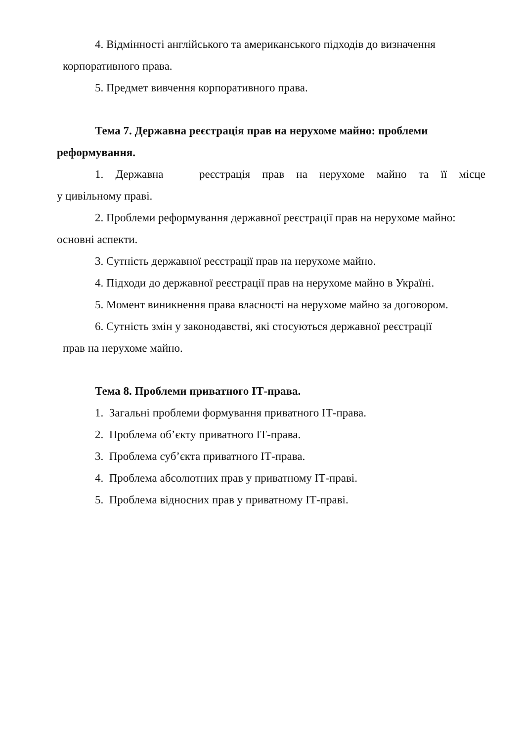4. Відмінності англійського та американського підходів до визначення
корпоративного права.
5. Предмет вивчення корпоративного права.
Тема 7. Державна реєстрація прав на нерухоме майно: проблеми реформування.
1. Державна реєстрація прав на нерухоме майно та її місце
у цивільному праві.
2. Проблеми реформування державної реєстрації прав на нерухоме майно: основні аспекти.
3. Сутність державної реєстрації прав на нерухоме майно.
4. Підходи до державної реєстрації прав на нерухоме майно в Україні.
5. Момент виникнення права власності на нерухоме майно за договором.
6. Сутність змін у законодавстві, які стосуються державної реєстрації
прав на нерухоме майно.
Тема 8. Проблеми приватного ІТ-права.
1. Загальні проблеми формування приватного ІТ-права.
2. Проблема об’єкту приватного ІТ-права.
3. Проблема суб’єкта приватного ІТ-права.
4. Проблема абсолютних прав у приватному ІТ-праві.
5. Проблема відносних прав у приватному ІТ-праві.